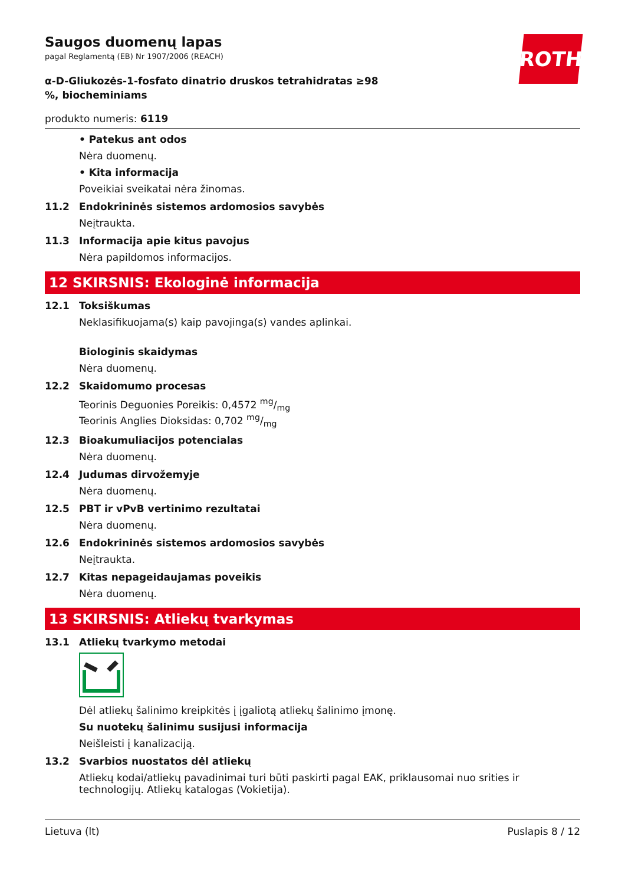ROTH
Saugos duomenų lapas
pagal Reglamentą (EB) Nr 1907/2006 (REACH)
α-D-Gliukozės-1-fosfato dinatrio druskos tetrahidratas ≥98 %, biocheminiams
produkto numeris: 6119
• Patekus ant odos
Nėra duomenų.
• Kita informacija
Poveikiai sveikatai nėra žinomas.
11.2 Endokrininės sistemos ardomosios savybės
Neįtraukta.
11.3 Informacija apie kitus pavojus
Nėra papildomos informacijos.
12 SKIRSNIS: Ekologinė informacija
12.1 Toksiškumas
Neklasifikuojama(s) kaip pavojinga(s) vandes aplinkai.
Biologinis skaidymas
Nėra duomenų.
12.2 Skaidomumo procesas
Teorinis Deguonies Poreikis: 0,4572 mg/mg
Teorinis Anglies Dioksidas: 0,702 mg/mg
12.3 Bioakumuliacijos potencialas
Nėra duomenų.
12.4 Judumas dirvožemyje
Nėra duomenų.
12.5 PBT ir vPvB vertinimo rezultatai
Nėra duomenų.
12.6 Endokrininės sistemos ardomosios savybės
Neįtraukta.
12.7 Kitas nepageidaujamas poveikis
Nėra duomenų.
13 SKIRSNIS: Atliekų tvarkymas
13.1 Atliekų tvarkymo metodai
Dėl atliekų šalinimo kreipkitės į įgaliotą atliekų šalinimo įmonę.
Su nuotekų šalinimu susijusi informacija
Neišleisti į kanalizaciją.
13.2 Svarbios nuostatos dėl atliekų
Atliekų kodai/atliekų pavadinimai turi būti paskirti pagal EAK, priklausomai nuo srities ir technologijų. Atliekų katalogas (Vokietija).
Lietuva (lt) Puslapis 8 / 12